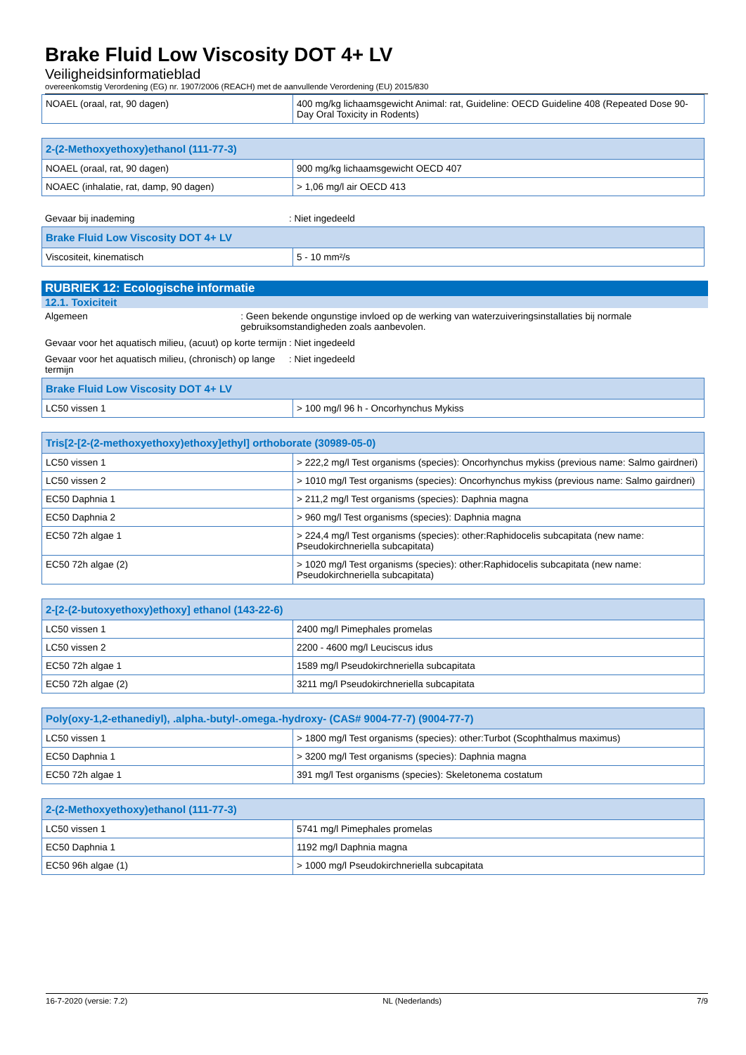Brake Fluid Low Viscosity DOT 4+ LV
Veiligheidsinformatieblad
overeenkomstig Verordening (EG) nr. 1907/2006 (REACH) met de aanvullende Verordening (EU) 2015/830
| NOAEL (oraal, rat, 90 dagen) | 400 mg/kg lichaamsgewicht Animal: rat, Guideline: OECD Guideline 408 (Repeated Dose 90-Day Oral Toxicity in Rodents) |
| 2-(2-Methoxyethoxy)ethanol (111-77-3) | |
| --- | --- |
| NOAEL (oraal, rat, 90 dagen) | 900 mg/kg lichaamsgewicht OECD 407 |
| NOAEC (inhalatie, rat, damp, 90 dagen) | > 1,06 mg/l air OECD 413 |
Gevaar bij inademing : Niet ingedeeld
| Brake Fluid Low Viscosity DOT 4+ LV | |
| --- | --- |
| Viscositeit, kinematisch | 5 - 10 mm²/s |
RUBRIEK 12: Ecologische informatie
12.1. Toxiciteit
Algemeen : Geen bekende ongunstige invloed op de werking van waterzuiveringsinstallaties bij normale gebruiksomstandigheden zoals aanbevolen.
Gevaar voor het aquatisch milieu, (acuut) op korte termijn
: Niet ingedeeld
Gevaar voor het aquatisch milieu, (chronisch) op lange termijn
: Niet ingedeeld
| Brake Fluid Low Viscosity DOT 4+ LV | |
| --- | --- |
| LC50 vissen 1 | > 100 mg/l 96 h - Oncorhynchus Mykiss |
| Tris[2-[2-(2-methoxyethoxy)ethoxy]ethyl] orthoborate (30989-05-0) | |
| --- | --- |
| LC50 vissen 1 | > 222,2 mg/l Test organisms (species): Oncorhynchus mykiss (previous name: Salmo gairdneri) |
| LC50 vissen 2 | > 1010 mg/l Test organisms (species): Oncorhynchus mykiss (previous name: Salmo gairdneri) |
| EC50 Daphnia 1 | > 211,2 mg/l Test organisms (species): Daphnia magna |
| EC50 Daphnia 2 | > 960 mg/l Test organisms (species): Daphnia magna |
| EC50 72h algae 1 | > 224,4 mg/l Test organisms (species): other:Raphidocelis subcapitata (new name: Pseudokirchneriella subcapitata) |
| EC50 72h algae (2) | > 1020 mg/l Test organisms (species): other:Raphidocelis subcapitata (new name: Pseudokirchneriella subcapitata) |
| 2-[2-(2-butoxyethoxy)ethoxy] ethanol (143-22-6) | |
| --- | --- |
| LC50 vissen 1 | 2400 mg/l Pimephales promelas |
| LC50 vissen 2 | 2200 - 4600 mg/l Leuciscus idus |
| EC50 72h algae 1 | 1589 mg/l Pseudokirchneriella subcapitata |
| EC50 72h algae (2) | 3211 mg/l Pseudokirchneriella subcapitata |
| Poly(oxy-1,2-ethanediyl), .alpha.-butyl-.omega.-hydroxy- (CAS# 9004-77-7) (9004-77-7) | |
| --- | --- |
| LC50 vissen 1 | > 1800 mg/l Test organisms (species): other:Turbot (Scophthalmus maximus) |
| EC50 Daphnia 1 | > 3200 mg/l Test organisms (species): Daphnia magna |
| EC50 72h algae 1 | 391 mg/l Test organisms (species): Skeletonema costatum |
| 2-(2-Methoxyethoxy)ethanol (111-77-3) | |
| --- | --- |
| LC50 vissen 1 | 5741 mg/l Pimephales promelas |
| EC50 Daphnia 1 | 1192 mg/l Daphnia magna |
| EC50 96h algae (1) | > 1000 mg/l Pseudokirchneriella subcapitata |
16-7-2020 (versie: 7.2) NL (Nederlands) 7/9